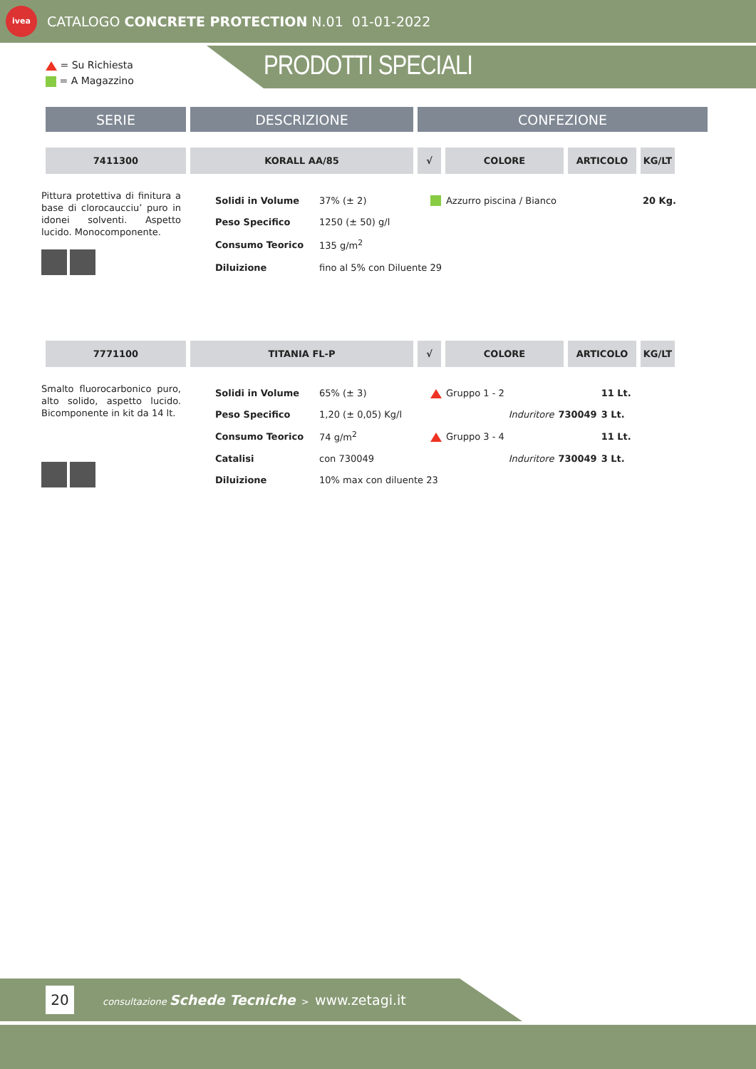ivea
CATALOGO CONCRETE PROTECTION N.01 01-01-2022
= Su Richiesta
= A Magazzino
PRODOTTI SPECIALI
| SERIE | DESCRIZIONE | CONFEZIONE |
| --- | --- | --- |
| 7411300 | KORALL AA/85 | √ | COLORE | ARTICOLO | KG/LT |
| --- | --- | --- | --- | --- | --- |
Pittura protettiva di finitura a base di clorocaucciu’ puro in idonei solventi. Aspetto lucido. Monocomponente.
| Solidi in Volume | 37% (± 2) | | Azzurro piscina / Bianco | 20 Kg. |
| Peso Specifico | 1250 (± 50) g/l | | | |
| Consumo Teorico | 135 g/m<sup>2</sup> | | | |
| Diluizione | fino al 5% con Diluente 29 | | | |
| 7771100 | TITANIA FL-P | √ | COLORE | ARTICOLO | KG/LT |
| --- | --- | --- | --- | --- | --- |
Smalto fluorocarbonico puro, alto solido, aspetto lucido. Bicomponente in kit da 14 lt.
| Solidi in Volume | 65% (± 3) | | Gruppo 1 - 2 | | | 11 Lt. |
| Peso Specifico | 1,20 (± 0,05) Kg/l | | | Induritore | 730049 | 3 Lt. |
| Consumo Teorico | 74 g/m<sup>2</sup> | | Gruppo 3 - 4 | | | 11 Lt. |
| Catalisi | con 730049 | | | Induritore | 730049 | 3 Lt. |
| Diluizione | 10% max con diluente 23 | | | | | |
20
consultazione Schede Tecniche > www.zetagi.it